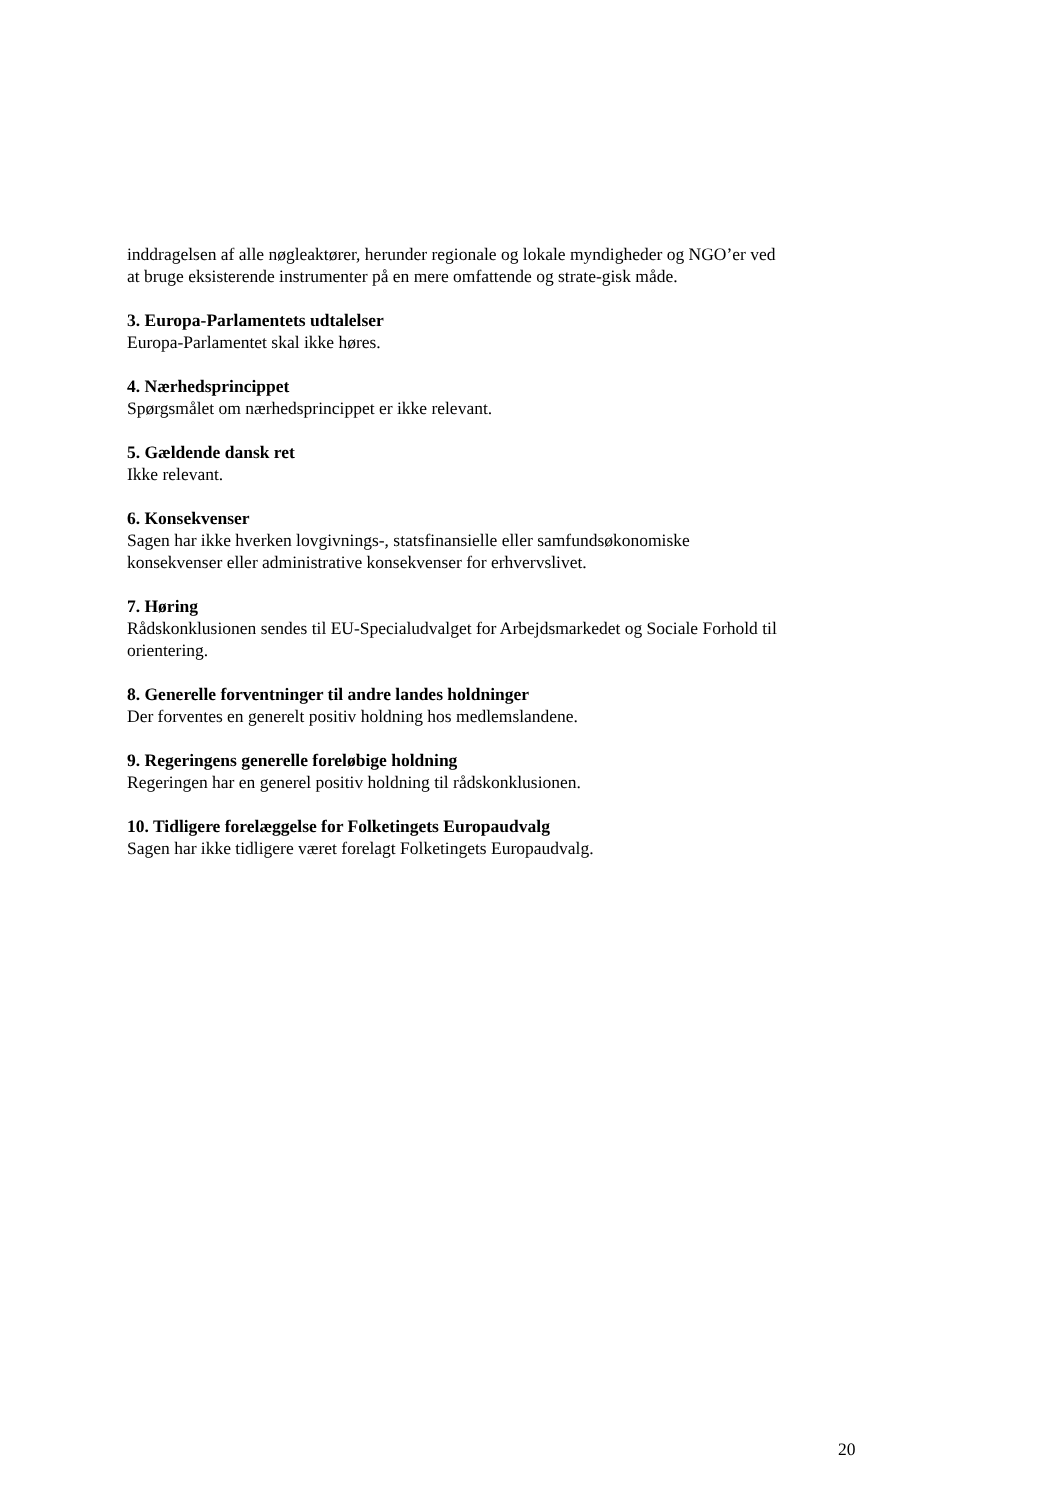inddragelsen af alle nøgleaktører, herunder regionale og lokale myndigheder og NGO’er ved at bruge eksisterende instrumenter på en mere omfattende og strate-gisk måde.
3. Europa-Parlamentets udtalelser
Europa-Parlamentet skal ikke høres.
4. Nærhedsprincippet
Spørgsmålet om nærhedsprincippet er ikke relevant.
5. Gældende dansk ret
Ikke relevant.
6. Konsekvenser
Sagen har ikke hverken lovgivnings-, statsfinansielle eller samfundsøkonomiske konsekvenser eller administrative konsekvenser for erhvervslivet.
7. Høring
Rådskonklusionen sendes til EU-Specialudvalget for Arbejdsmarkedet og Sociale Forhold til orientering.
8. Generelle forventninger til andre landes holdninger
Der forventes en generelt positiv holdning hos medlemslandene.
9. Regeringens generelle foreløbige holdning
Regeringen har en generel positiv holdning til rådskonklusionen.
10. Tidligere forelæggelse for Folketingets Europaudvalg
Sagen har ikke tidligere været forelagt Folketingets Europaudvalg.
20